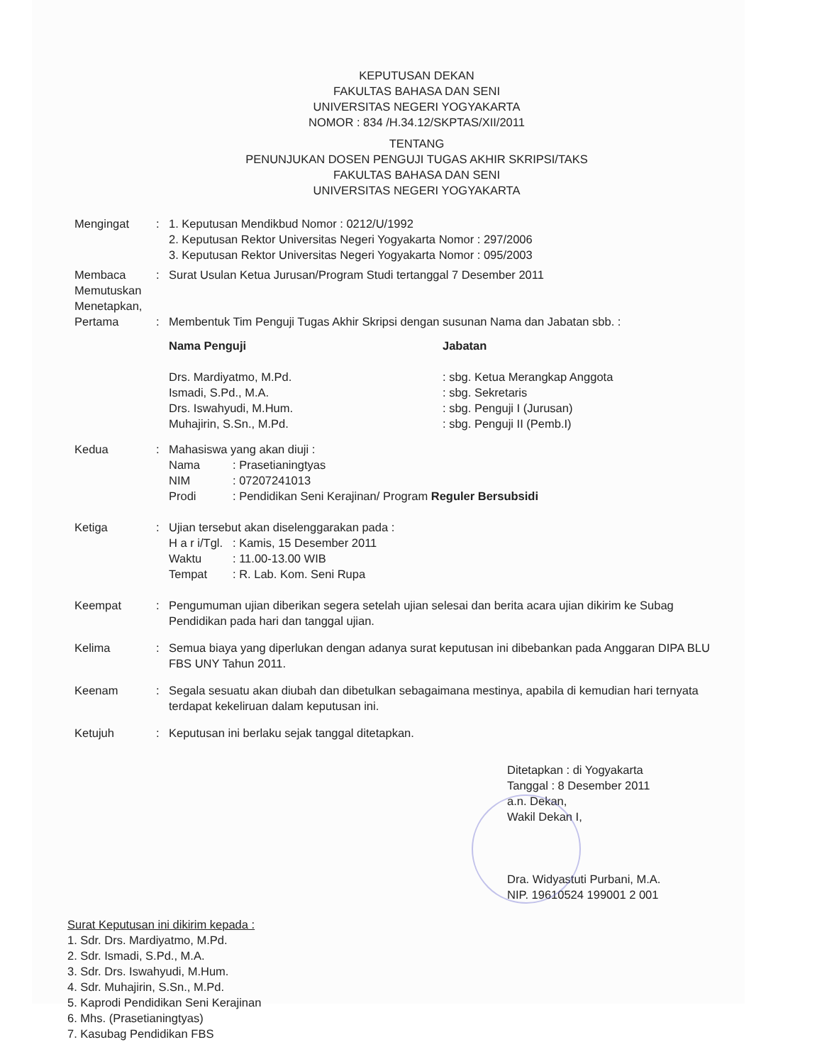KEPUTUSAN DEKAN
FAKULTAS BAHASA DAN SENI
UNIVERSITAS NEGERI YOGYAKARTA
NOMOR : 834 /H.34.12/SKPTAS/XII/2011
TENTANG
PENUNJUKAN DOSEN PENGUJI TUGAS AKHIR SKRIPSI/TAKS
FAKULTAS BAHASA DAN SENI
UNIVERSITAS NEGERI YOGYAKARTA
Mengingat : 1. Keputusan Mendikbud Nomor : 0212/U/1992
2. Keputusan Rektor Universitas Negeri Yogyakarta Nomor : 297/2006
3. Keputusan Rektor Universitas Negeri Yogyakarta Nomor : 095/2003
Membaca
Memutuskan
Menetapkan,
Pertama
:
:
Surat Usulan Ketua Jurusan/Program Studi tertanggal 7 Desember 2011
Membentuk Tim Penguji Tugas Akhir Skripsi dengan susunan Nama dan Jabatan sbb. :
Nama Penguji
Drs. Mardiyatmo, M.Pd.
Ismadi, S.Pd., M.A.
Drs. Iswahyudi, M.Hum.
Muhajirin, S.Sn., M.Pd.
Jabatan
: sbg. Ketua Merangkap Anggota
: sbg. Sekretaris
: sbg. Penguji I (Jurusan)
: sbg. Penguji II (Pemb.I)
Kedua : Mahasiswa yang akan diuji :
Nama: Prasetianingtyas
NIM: 07207241013
Prodi: Pendidikan Seni Kerajinan/ Program Reguler Bersubsidi
Ketiga : Ujian tersebut akan diselenggarakan pada :
H a r i/Tgl.: Kamis, 15 Desember 2011
Waktu: 11.00-13.00 WIB
Tempat: R. Lab. Kom. Seni Rupa
Keempat : Pengumuman ujian diberikan segera setelah ujian selesai dan berita acara ujian dikirim ke Subag Pendidikan pada hari dan tanggal ujian.
Kelima : Semua biaya yang diperlukan dengan adanya surat keputusan ini dibebankan pada Anggaran DIPA BLU FBS UNY Tahun 2011.
Keenam : Segala sesuatu akan diubah dan dibetulkan sebagaimana mestinya, apabila di kemudian hari ternyata terdapat kekeliruan dalam keputusan ini.
Ketujuh : Keputusan ini berlaku sejak tanggal ditetapkan.
Ditetapkan : di Yogyakarta
Tanggal : 8 Desember 2011
a.n. Dekan,
Wakil Dekan I,
Dra. Widyastuti Purbani, M.A.
NIP. 19610524 199001 2 001
Surat Keputusan ini dikirim kepada :
1. Sdr. Drs. Mardiyatmo, M.Pd.
2. Sdr. Ismadi, S.Pd., M.A.
3. Sdr. Drs. Iswahyudi, M.Hum.
4. Sdr. Muhajirin, S.Sn., M.Pd.
5. Kaprodi Pendidikan Seni Kerajinan
6. Mhs. (Prasetianingtyas)
7. Kasubag Pendidikan FBS